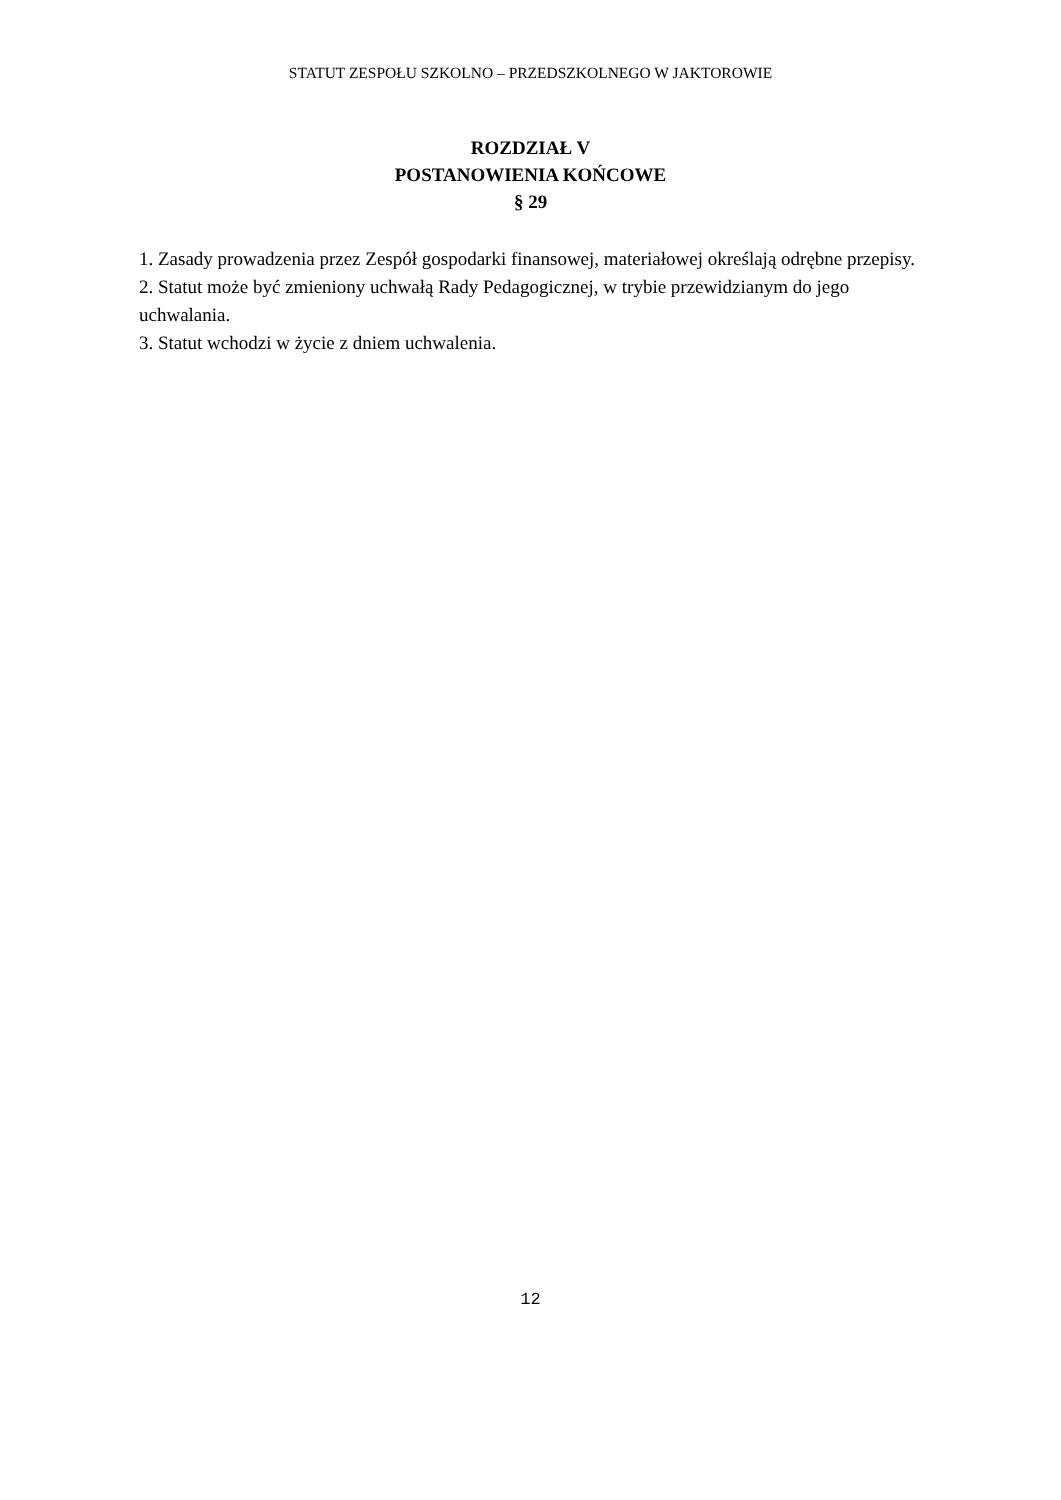STATUT ZESPOŁU SZKOLNO – PRZEDSZKOLNEGO W JAKTOROWIE
ROZDZIAŁ V
POSTANOWIENIA KOŃCOWE
§ 29
1. Zasady prowadzenia przez Zespół gospodarki finansowej, materiałowej określają odrębne przepisy.
2. Statut może być zmieniony uchwałą Rady Pedagogicznej, w trybie przewidzianym do jego uchwalania.
3. Statut wchodzi w życie z dniem uchwalenia.
12